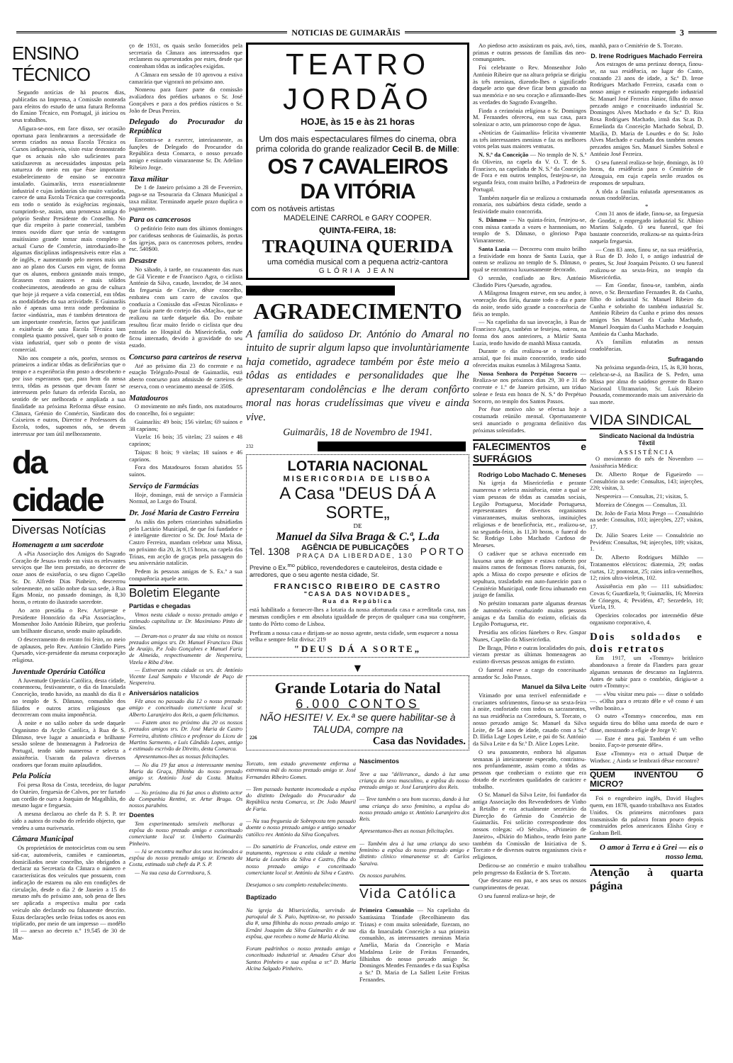NOTICIAS DE GUIMARÃIS 3
ENSINO TÉCNICO
Segundo notícias de há poucos dias, publicadas na Imprensa, a Comissão nomeada para efeitos do estudo de uma futura Reforma do Ensino Técnico, em Portugal, já iniciou os seus trabalhos.
Afigura-se-nos, em face disso, ser ocasião oportuna para lembrarmos a necessidade de serem criados na nossa Escola Técnica os Cursos indispensáveis, visto estar demonstrado que os actuais não são suficientes para satisfazerem as necessidades impostas pela natureza do meio em que êsse importante estabelecimento de ensino se encontra instalado. Guimarãis, terra essencialmente industrial e cujas indústrias são muito variadas, carece de uma Escola Técnica que corresponda em todo o sentido às exigências regionais, cumprindo-se, assim, uma promessa antiga do próprio Senhor Presidente do Conselho. No que diz respeito à parte comercial, também temos ouvido dizer que seria de vantagem muitíssimo grande tornar mais completo o actual Curso de Comércio, introduzindo-lhe algumas disciplinas indispensáveis entre elas a de inglês, e aumentando pelo menos mais um ano ao plano dos Cursos em vigor, de forma que os alunos, embora gastando mais tempo, ficassem com maiores e mais sólidos conhecimentos, atendendo ao grau de cultura que hoje já requere a vida comercial, em tôdas as modalidades da sua actividade. E Guimarãis não é apenas uma terra onde predomina o factor «indústria„ mas é também detentora de um importante comércio, factos que justificam a existência de uma Escola Técnica tam completa quanto possível, quer sob o ponto de vista industrial, quer sob o ponto de vista comercial.
Não nos compete a nós, porém, sermos os primeiros a indicar tôdas as deficiências que o tempo e a experiência têm posto a descoberto e por isso esperamos que, para bem da nossa terra, tôdas as pessoas que devam fazer se interessem pelo futuro da referida Escola, no sentido de ser melhorada e ampliada a sua finalidade na próxima Reforma dêsse ensino. Câmara, Grémio do Comércio, Sindicato dos Caixeiros e outros, Director e Professores da Escola, todos, supomos nós, se devem interessar por tam útil melhoramento.
da cidade
Diversas Notícias
Homenagem a um sacerdote
A «Pia Associação dos Amigos do Sagrado Coração de Jesus» tendo em vista os relevantes serviços que lhe tem prestado, no decorrer de onze anos de existência, o seu digno Capelão Sr. Dr. Alfredo Dias Pinheiro, descerrou solenemente, no salão nobre da sua sede, à Rua Egas Moniz, no passado domingo, às 8,30 horas, o retrato do ilustrado sacerdote.
Ao acto presidiu o Rev. Arcipreste e Presidente Honorário da «Pia Associação», Monsenhor João António Ribeiro, que proferiu um brilhante discurso, sendo muito aplaudido.
O descerramento do retrato foi feito, no meio de aplausos, pelo Rev. António Cândido Pires Quesado, vice-presidente da mesma corporação religiosa.
Juventude Operária Católica
A Juventude Operária Católica, desta cidade, comemorou, festivamente, o dia da Imaculada Conceição, tendo havido, na manhã do dia 8 e no templo de S. Dâmaso, comunhão dos filiados e outros actos religiosos que decorreram com muita imponência.
À noite e no salão nobre da sede daquele Organismo da Acção Católica, à Rua de S. Dâmaso, teve lugar a anunciada e brilhante sessão solene de homenagem à Padroeira de Portugal, tendo sido numerosa e selecta a assistência. Usaram da palavra diversos oradores que foram muito aplaudidos.
Pela Polícia
Foi presa Rosa da Costa, tecedeira, do lugar do Outeiro, freguesia de Calvos, por ter furtado um cordão de ouro a Joaquim de Magalhãis, do mesmo lugar e freguesia.
A mesma declarou ao chefe da P. S. P. ter sido a autora do roubo do referido objecto, que vendeu a uma ourivesaria.
Câmara Municipal
Os proprietários de motocicletas com ou sem sid-car, automóveis, camiões e camionetas, domiciliados neste concelho, são obrigados a declarar na Secretaria da Câmara o número e características dos veículos que possuem, com indicação de estarem ou não em condições de circulação, desde o dia 2 de Janeiro a 15 do mesmo mês do próximo ano, sob pena de lhes ser aplicada a respectiva multa por cada veículo não declarado ou falsamente descrito. Estas declarações serão feitas todos os anos em triplicado, por meio de um impresso — modêlo 18 — anexo ao decreto n.º 19.545 de 30 de Mar-
ço de 1931, os quais serão fornecidos pela secretaria da Câmara aos interessados que reclamem ou apresentados por estes, desde que contenham tôdas as indicações exigidas.
A Câmara em sessão de 10 aprovou a estiva camarária que vigorará no próximo ano.
Nomeou para fazer parte da comissão avaliadora dos prédios urbanos o Sr. José Gonçalves e para a dos prédios rústicos o Sr. João de Deus Pereira.
Delegado do Procurador da República
Encontra-se a exercer, interinamente, as funções de Delegado do Procurador da República desta Comarca, o nosso prezado amigo e estimado vimaranense Sr. Dr. Adelino Ribeiro Jorge.
Taxa militar
De 1 de Janeiro próximo a 28 de Fevereiro, paga-se na Tesouraria da Câmara Municipal a taxa militar. Terminado aquele prazo duplica o pagamento.
Para os cancerosos
O peditório feito num dos últimos domingos por caridosas senhoras de Guimarãis, às portas das igrejas, para os cancerosos pobres, rendeu esc. 540$00.
Desastre
No sábado, à tarde, no cruzamento das ruas de Gil Vicente e de Francisco Agra, o ciclista António da Silva, casado, lavrador, de 34 anos, da freguesia de Corvite, dêste concelho, embateu com um carro de cavalos que conduzia a Comissão das «Festas Nicolinas» e que fazia parte do cortejo das «Maçãs», que se realizou na tarde daquele dia. Do embate resultou ficar muito ferido o ciclista que deu entrada no Hospital da Misericórdia, onde ficou internado, devido à gravidade do seu estado.
Concurso para carteiros de reserva
Até ao próximo dia 23 do corrente e na estação Telégrafo-Postal de Guimarãis, está aberto concurso para admissão de carteiros de reserva, com o vencimento mensal de 350$.
Matadouros
O movimento no mês findo, nos matadouros do concelho, foi o seguinte:
Guimarãis: 49 bois; 156 vitelas; 69 suínos e 38 caprinos;
Vizela: 16 bois; 35 vitelas; 23 suínos e 48 caprinos;
Taipas: 8 bois; 9 vitelas; 18 suínos e 46 caprinos.
Fora dos Matadouros foram abatidos 55 suínos.
Serviço de Farmácias
Hoje, domingo, está de serviço a Farmácia Normal, ao Largo do Toural.
Dr. José Maria de Castro Ferreira
As mãis das pobres criancinhas subsidiadas pelo Lactário Municipal, de que foi fundador e é inteligente director o Sr. Dr. José Maria de Castro Ferreira, mandam celebrar uma Missa, no próximo dia 20, às 9,15 horas, na capela das Trinas, em acção de graças pela passagem do seu aniversário natalício.
Pedem às pessoas amigas de S. Ex.ª a sua comparência aquele acto.
Boletim Elegante
Partidas e chegadas
Vimos nesta cidade o nosso prezado amigo e estimado capitalista sr. Dr. Maximiano Pinto de Simões.
— Deram-nos o prazer da sua visita os nossos prezados amigos srs. Dr. Manuel Francisco Dias de Araújo, P.e João Gonçalves e Manuel Faria de Almeida, respectivamente de Nespereira, Vizela e Riba d'Ave.
— Estiveram nesta cidade os srs. dr. António Vicente Leal Sampaio e Visconde de Paço de Nespereira.
Aniversários natalícios
Fêz anos no passado dia 12 o nosso prezado amigo e conceituado comerciante local sr. Alberto Laranjeiro dos Reis, a quem felicitamos.
— Fazem anos no próximo dia 20 os nossos prezados amigos srs. Dr. José Maria de Castro Ferreira, distinto clínico e professor do Liceu de Martins Sarmento, e Luís Cândido Lopes, antigo e estimado escrivão de Direito, desta Comarca.
Apresentamos-lhes as nossas felicitações.
— No dia 19 faz anos a interessante menina Maria da Graça, filhinha do nosso prezado amigo sr. António José da Costa. Muitos parabéns.
— No próximo dia 16 faz anos o distinto actor da Companhia Rentini, sr. Artur Braga. Os nossos parabéns.
Doentes
Tem experimentado sensíveis melhoras a espôsa do nosso prezado amigo e conceituado comerciante local sr. Umberto Guimarãis Pinheiro.
— Já se encontra melhor dos seus incómodos a espôsa do nosso prezado amigo sr. Ernesto da Costa, estimado sub chefe da P. S. P.
— Na sua casa da Corredoura, S.
TEATRO JORDÃO
HOJE, às 15 e às 21 horas
Um dos mais espectaculares filmes do cinema, obra prima colorida do grande realizador Cecil B. de Mille:
OS 7 CAVALEIROS DA VITÓRIA
com os notáveis artistas
MADELEINE CARROL e GARY COOPER.
QUINTA-FEIRA, 18:
TRAQUINA QUERIDA
uma comédia musical com a pequena actriz-cantora
GLÓRIA JEAN
AGRADECIMENTO
A família do saüdoso Dr. António do Amaral no intuito de suprir algum lapso que involuntàriamente haja cometido, agradece também por êste meio a tôdas as entidades e personalidades que lhe apresentaram condolências e lhe deram confôrto moral nas horas crudelíssimas que viveu e ainda vive.
Guimarãis, 18 de Novembro de 1941.
232
LOTARIA NACIONAL
MISERICORDIA DE LISBOA
A Casa "DEUS DÁ A SORTE„
DE
Manuel da Silva Braga & C.ª, L.da
Tel. 1308 AGÊNCIA DE PUBLICAÇÕES
PRAÇA DA LIBERDADE, 130 PORTO
Previne o Ex.<sup>mo</sup> público, revendedores e cauteleiros, desta cidade e arredores, que o seu agente nesta cidade, Sr.
FRANCISCO RIBEIRO DE CASTRO
"CASA DAS NOVIDADES„
Rua da República
está habilitado a fornecer-lhes a lotaria da nossa afortunada casa e acreditada casa, nas mesmas condições e em absoluta igualdade de preços de qualquer casa sua congénere, tanto do Pôrto como de Lisboa.
Prefiram a nossa casa e dirijam-se ao nosso agente, nesta cidade, sem esquecer a nossa velha e sempre feliz divisa: 219
"DEUS DÁ A SORTE„
▼
Grande Lotaria do Natal
6.000 CONTOS
NÃO HESITE! V. Ex.ª se quere habilitar-se à TALUDA, compre na
226 Casa das Novidades.
Torcato, tem estado gravemente enferma a extremosa mãi do nosso prezado amigo sr. José Fernandes Ribeiro Gomes.
— Tem passado bastante incomodada a espôsa do distinto Delegado do Procurador da República nesta Comarca, sr. Dr. João Mauril de Faria.
— Na sua freguesia de Sobreposta tem passado doente o nosso prezado amigo e antigo senador católico rev. António da Silva Gonçalves.
— Do sanatório de Francelos, onde esteve em tratamento, regressou a esta cidade a menina Maria de Lourdes da Silva e Castro, filha do nosso prezado amigo e conceituado comerciante local sr. António da Silva e Castro.
Desejamos o seu completo restabelecimento.
Baptizado
Na igreja da Misericórdia, servindo de paroquial de S. Paio, baptizou-se, no passado dia 8, uma filhinha do nosso prezado amigo sr. Ernâni Joaquim da Silva Guimarãis e de sua espôsa, que recebeu o nome de Maria Alcina.
Foram padrinhos o nosso prezado amigo e conceituado industrial sr. Amadeu César dos Santos Pinheiro e sua espôsa a sr.ª D. Maria Alcina Salgado Pinheiro.
Nascimentos
Teve a sua "délivrance„ dando à luz uma criança do sexo masculino, a espôsa do nosso prezado amigo sr. José Laranjeiro dos Reis.
— Teve também o seu bom sucesso, dando à luz uma criança do sexo feminino, a espôsa do nosso prezado amigo sr. António Laranjeiro dos Reis.
Apresentamos-lhes as nossas felicitações.
— Também deu à luz uma criança do sexo feminino a espôsa do nosso prezado amigo e distinto clínico vimaranense sr. dr. Carlos Saraiva.
Os nossos parabéns.
Vida Católica
Primeira Comunhão — Na capelinha da Santíssima Trindade (Recolhimento das Trinas) e com muita solenidade, fizeram, no dia da Imaculada Conceição a sua primeira comunhão, as interessantes meninas Maria Amélia, Maria da Conceição e Maria Madalena Leite de Freitas Fernandes, filhinhas do nosso prezado amigo Sr. Domingos Mendes Fernandes e da sua Espôsa a Sr.ª D. Maria de La Sallett Leite Freitas Fernandes.
Ao piedoso acto assistiram os pais, avó, tios, primas e outras pessoas de famílias das neo-comungantes.
Foi celebrante o Rev. Monsenhor João António Ribeiro que na altura própria se dirigiu às três meninas, dizendo-lhes o significado daquele acto que deve ficar bem gravado na sua memória e no seu coração e afirmando-lhes as verdades do Sagrado Evangelho.
Finda a cerimónia religiosa o Sr. Domingos M. Fernandes ofereceu, em sua casa, para solenizar o acto, um primoroso copo de água.
«Notícias de Guimarãis» felicita vivamente as três interessantes meninas e faz os melhores votos pelas suas maiores venturas.
N. S.ª da Conceição — No templo de N. S.ª da Oliveira, na capela da V. O. T. de S. Francisco, na capelinha de N. S.ª da Conceição de Fora e em outros templos, festejou-se, na segunda feira, com muito brilho, a Padroeira de Portugal.
Também naquele dia se realizou a costumada romaria, nos subúrbios desta cidade, sendo a festividade muito concorrida.
S. Dâmaso — Na quinta-feira, festejou-se, com missa cantada a vozes e harmonium, no templo de S. Dâmaso, o glorioso Papa Vimaranense.
Santa Luzia — Decorreu com muito brilho a festividade em honra de Santa Luzia, que ontem se realizou no templo de S. Dâmaso, o qual se encontrava luxuosamente decorado.
O sermão, confiado ao Rev. António Cândido Pires Quesado, agradou.
A Milagrosa Imagem esteve, em seu andor, à veneração dos fiéis, durante todo o dia e parte da noite, tendo sido grande a concorrência de fiéis ao templo.
— Na capelinha da sua invocação, à Rua de Francisco Agra, também se festejou, ontem, na forma dos anos anteriores, a Mártir Santa Luzia, tendo havido de manhã Missa cantada.
Durante o dia realizou-se o tradicional arraial, que foi muito concorrido, tendo sido oferecidas muitas esmolas à Milagrosa Santa.
Nossa Senhora do Perpétuo Socorro — Realiza-se nos próximos dias 29, 30 e 31 do corrente e 1.º de Janeiro próximo, um tríduo solene e festa em honra de N. S.ª do Perpétuo Socorro, no templo dos Santos Passos.
Por êsse motivo não se efectua hoje a costumada reünião mensal. Oportunamente será anunciado o programa definitivo das próximas solenidades.
FALECIMENTOS e SUFRÁGIOS
Rodrigo Lobo Machado C. Meneses
Na igreja da Misericórdia e perante numerosa e selecta assistência, entre a qual se viam pessoas de tôdas as camadas sociais, Legião Portuguesa, Mocidade Portuguesa, representantes de diversos organismos vimaranenses, muitas senhoras, instituições religiosas e de beneficência, etc., realizou-se, na segunda-feira, às 11,30 horas, o funeral do Sr. Rodrigo Lobo Machado Cardoso de Meneses.
O cadáver que se achava encerrado em luxuosa urna de mógno e estava coberto por muitos ramos de formosas flores naturais, foi, após a Missa do corpo presente e ofícios de sepultura, trasladado em auto-funerário para o Cemitério Municipal, onde ficou inhumado em jazigo de família.
No préstito tomaram parte algumas dezenas de automóveis conduzindo muitas pessoas amigas e da família do extinto, oficiais da Legião Portuguesa, etc.
Presidiu aos ofícios fúnebres o Rev. Gaspar Nunes, Capelão da Misericórdia.
De Braga, Pôrto e outras localidades do país, vieram prestar as últimas homenagens ao extinto diversas pessoas amigas do extinto.
O funeral esteve a cargo do conceituado armador Sr. João Passos.
Manuel da Silva Leite
Vitimado por uma terrível enfermidade e cruciantes sofrimentos, finou-se na sexta-feira à noite, confortado com todos os sacramentos, na sua residência na Corredoura, S. Torcato, o nosso prezado amigo Sr. Manuel da Silva Leite, de 54 anos de idade, casado com a Sr.ª D. Ilídia Lage Lopes Leite, e pai do Sr. António da Silva Leite e da Sr.ª D. Alice Lopes Leite.
O seu passamento, embora há algumas semanas já inteiramente esperado, contristou-nos profundamente, assim como a tôdas as pessoas que conheciam o extinto que era dotado de excelentes qualidades de carácter e trabalho.
O Sr. Manuel da Silva Leite, foi fundador da antiga Associação dos Revendedores de Vinho a Retalho e era actualmente secretário da Direcção do Grémio do Comércio de Guimarãis. Foi solícito correspondente dos nossos colegas: «O Século», «Primeiro de Janeiro», «Diário do Minho», tendo feito parte também da Comissão de Iniciativa de S. Torcato e de diversos outros organismos civis e religiosos.
Dedicou-se ao comércio e muito trabalhou pelo progresso da Estância de S. Torcato.
Que descanse em paz, e aos seus os nossos cumprimentos de pezar.
O seu funeral realiza-se hoje, de
manhã, para o Cemitério de S. Torcato.
D. Irene Rodrigues Machado Ferreira
Aos estragos de uma pertinaz doença, finou-se, na sua residência, no lugar do Canto, contando 23 anos de idade, a Sr.ª D. Irene Rodrigues Machado Ferreira, casada com o nosso amigo e estimado empregado industrial Sr. Manuel José Ferreira Júnior, filha do nosso prezado amigo e conceituado industrial Sr. Domingos Alves Machado e da Sr.ª D. Rita Rosa Rodrigues Machado, irmã das Sr.as D. Ermelinda da Conceição Machado Sobral, D. Marília, D. Maria de Lourdes e do Sr. João Alves Machado e cunhada dos também nossos prezados amigos Srs. Manuel Simões Sobral e António José Ferreira.
O seu funeral realiza-se hoje, domingo, às 10 horas, da residência para o Cemitério de Atouguia, em cuja capela serão rezados os responsos de sepultura.
A tôda a família enlutada apresentamos as nossas condolências.
*
Com 31 anos de idade, finou-se, na freguesia de Gondar, o empregado industrial Sr. Albino Martins Salgado. O seu funeral, que foi bastante concorrido, realizou-se na quinta-feira naquela freguesia.
— Com 83 anos, finou se, na sua residência, à Rua de D. João I, o antigo industrial de pentes, Sr. José Joaquim Peixoto. O seu funeral realizou-se na sexta-feira, no templo da Misericórdia.
— Em Gondar, finou-se, também, ainda novo, o Sr. Bernardino Fernandes R. da Cunha, filho do industrial Sr. Manuel Ribeiro da Cunha e sobrinho do também industrial Sr. António Ribeiro da Cunha e primo dos nossos amigos Srs Manuel da Cunha Machado, Manuel Joaquim da Cunha Machado e Joaquim António da Cunha Machado.
A's famílias enlutadas as nossas condolências.
Sufragando
Na próxima segunda-feira, 15, às 8,30 horas, celebrar-se-á, na Basílica de S. Pedro, uma Missa por alma do saüdoso gerente do Banco Nacional Ultramarino, Sr. Luís Ribeiro Pousada, comemorando mais um aniversário da sua morte.
VIDA SINDICAL
Sindicato Nacional da Indústria Têxtil
ASSISTÊNCIA
O movimento do mês de Novembro — Assistência Médica:
Dr. Alberto Roque de Figueiredo — Consultório na sede: Consultas, 143; injecções, 220; visitas, 3.
Nespereira — Consultas, 21; visitas, 5.
Moreira de Cónegos — Consultas, 33.
Dr. João de Faria Mota Prego — Consultório na sede: Consultas, 103; injecções, 227; visitas, 17.
Dr. Júlio Soares Leite — Consultório no Pevidém: Consultas, 94; injecções, 109; visitas, 1.
Dr. Alberto Rodrigues Milhão — Tratamentos eléctricos: diatermia, 29; ondas curtas, 12; pontostat, 25; raios infra-vermelhos, 12; raios ultra-violetas, 102.
Assistência em pão — 111 subsidiados: Covas 6; Guardizela, 9; Guimarãis, 16; Moreira de Cónegos, 4; Pevidém, 47; Serzedelo, 10; Vizela, 19.
Operários colocados por intermédio dêste organismo corporativo, 4.
Dois soldados e dois retratos
Em 1917, um «Tommy» britânico abandonava a frente da Flandres para gozar algumas semanas de descanso na Inglaterra. Antes de subir para o combóio, dirigiu-se a outro «Tommy»:
— «Vou visitar meu pai» — disse o soldado —. «Olha para o retrato dêle e vê como é um velho bonito.»
O outro «Tommy» concordou, mas em seguida tirou do bôlso uma moeda de ouro e disse, mostrando a efígie de Jorge V:
— Este é meu pai. Também é um velho bonito. Faço-te presente dêle».
Esse «Tommy» era o actual Duque de Windsor. ¿ Ainda se lembrará dêsse encontro?
QUEM INVENTOU O MICRO?
Foi o engenheiro inglês, David Hughes quem, em 1878, quando trabalhava nos Estados Unidos. Os primeiros microfones para transmissão da palavra foram pouco depois construídos pelos americanos Elisha Gray e Graham Bell.
O amor à Terra e à Grei — eis o nosso lema.
Atenção à quarta página